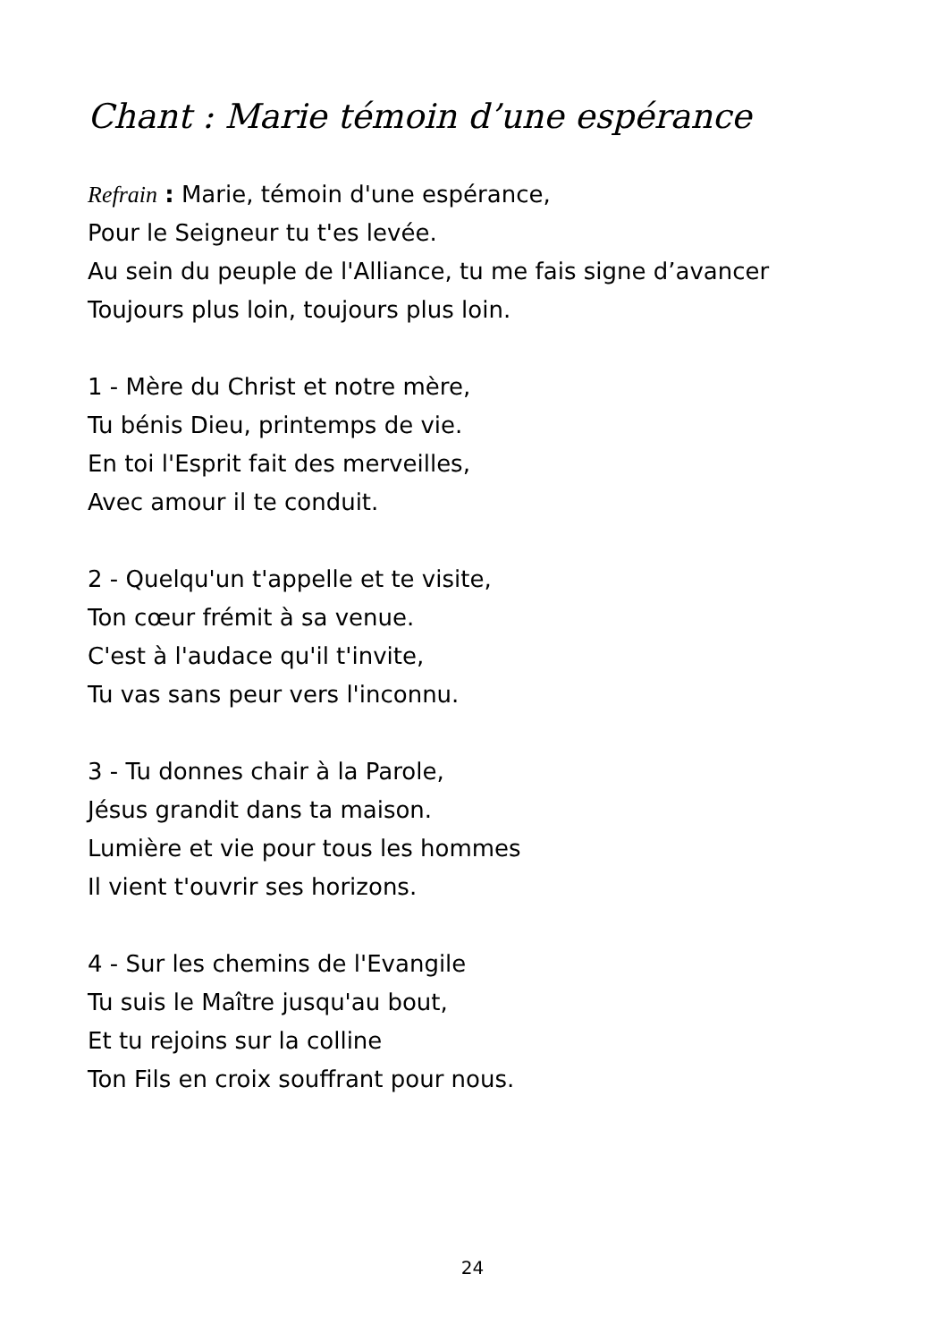Chant : Marie témoin d’une espérance
Refrain : Marie, témoin d'une espérance,
Pour le Seigneur tu t'es levée.
Au sein du peuple de l'Alliance, tu me fais signe d’avancer
Toujours plus loin, toujours plus loin.
1 - Mère du Christ et notre mère,
Tu bénis Dieu, printemps de vie.
En toi l'Esprit fait des merveilles,
Avec amour il te conduit.
2 - Quelqu'un t'appelle et te visite,
Ton cœur frémit à sa venue.
C'est à l'audace qu'il t'invite,
Tu vas sans peur vers l'inconnu.
3 - Tu donnes chair à la Parole,
Jésus grandit dans ta maison.
Lumière et vie pour tous les hommes
Il vient t'ouvrir ses horizons.
4 - Sur les chemins de l'Evangile
Tu suis le Maître jusqu'au bout,
Et tu rejoins sur la colline
Ton Fils en croix souffrant pour nous.
24